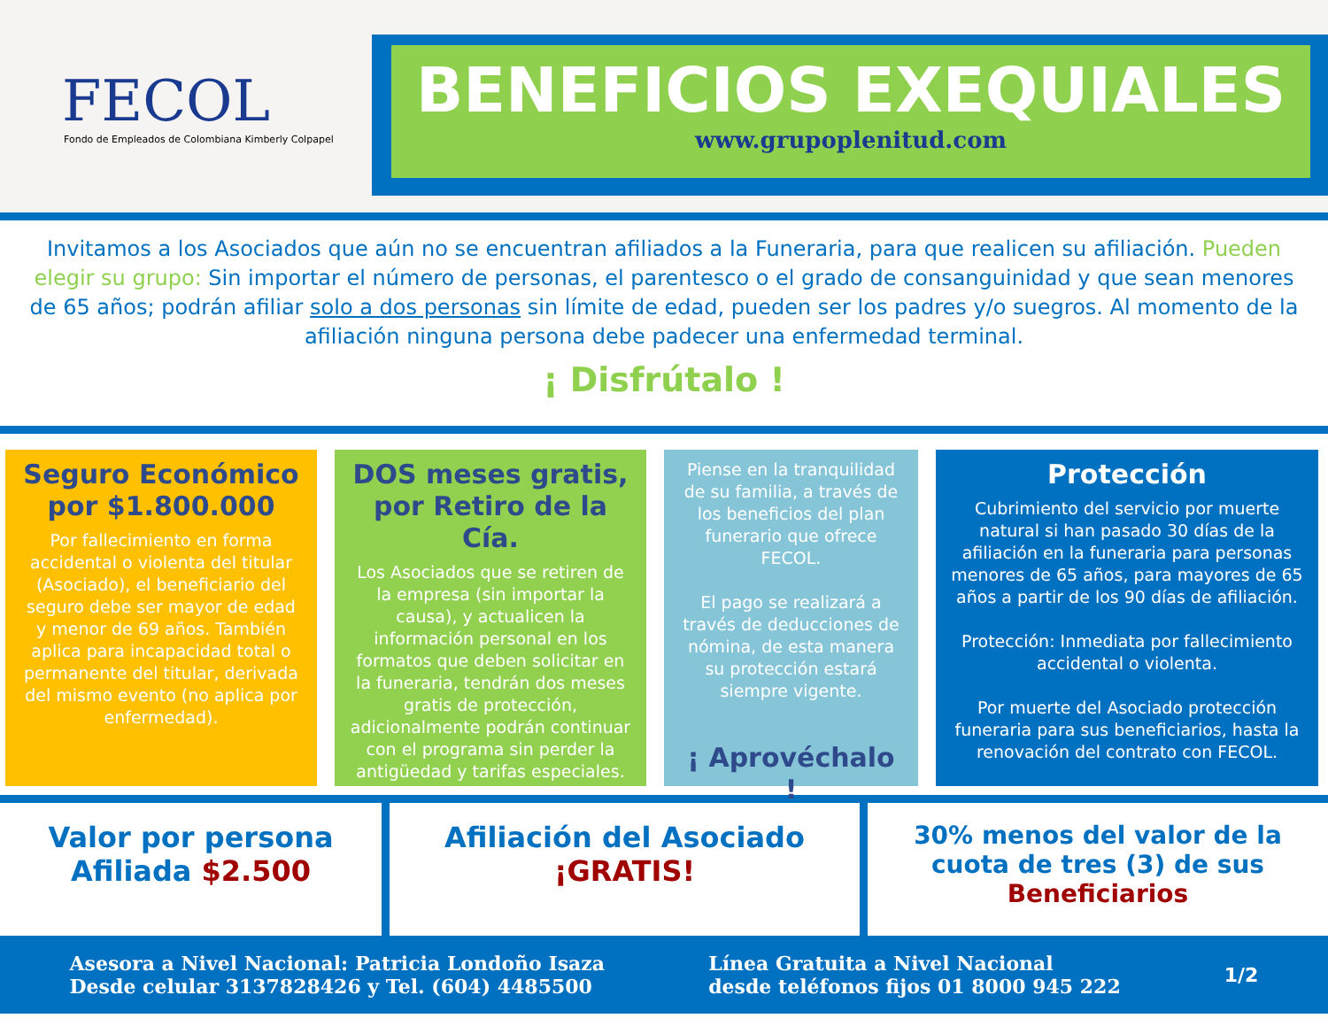FECOL
Fondo de Empleados de Colombiana Kimberly Colpapel
BENEFICIOS EXEQUIALES
www.grupoplenitud.com
Invitamos a los Asociados que aún no se encuentran afiliados a la Funeraria, para que realicen su afiliación. Pueden elegir su grupo: Sin importar el número de personas, el parentesco o el grado de consanguinidad y que sean menores de 65 años; podrán afiliar solo a dos personas sin límite de edad, pueden ser los padres y/o suegros. Al momento de la afiliación ninguna persona debe padecer una enfermedad terminal.
¡ Disfrútalo !
Seguro Económico por $1.800.000
Por fallecimiento en forma accidental o violenta del titular (Asociado), el beneficiario del seguro debe ser mayor de edad y menor de 69 años. También aplica para incapacidad total o permanente del titular, derivada del mismo evento (no aplica por enfermedad).
DOS meses gratis, por Retiro de la Cía.
Los Asociados que se retiren de la empresa (sin importar la causa), y actualicen la información personal en los formatos que deben solicitar en la funeraria, tendrán dos meses gratis de protección, adicionalmente podrán continuar con el programa sin perder la antigüedad y tarifas especiales.
Piense en la tranquilidad de su familia, a través de los beneficios del plan funerario que ofrece FECOL.
El pago se realizará a través de deducciones de nómina, de esta manera su protección estará siempre vigente.
¡ Aprovéchalo !
Protección
Cubrimiento del servicio por muerte natural si han pasado 30 días de la afiliación en la funeraria para personas menores de 65 años, para mayores de 65 años a partir de los 90 días de afiliación.
Protección: Inmediata por fallecimiento accidental o violenta.
Por muerte del Asociado protección funeraria para sus beneficiarios, hasta la renovación del contrato con FECOL.
Valor por persona
Afiliada $2.500
Afiliación del Asociado
¡GRATIS!
30% menos del valor de la cuota de tres (3) de sus Beneficiarios
Asesora a Nivel Nacional: Patricia Londoño Isaza
Desde celular 3137828426 y Tel. (604) 4485500
Línea Gratuita a Nivel Nacional
desde teléfonos fijos 01 8000 945 222
1/2